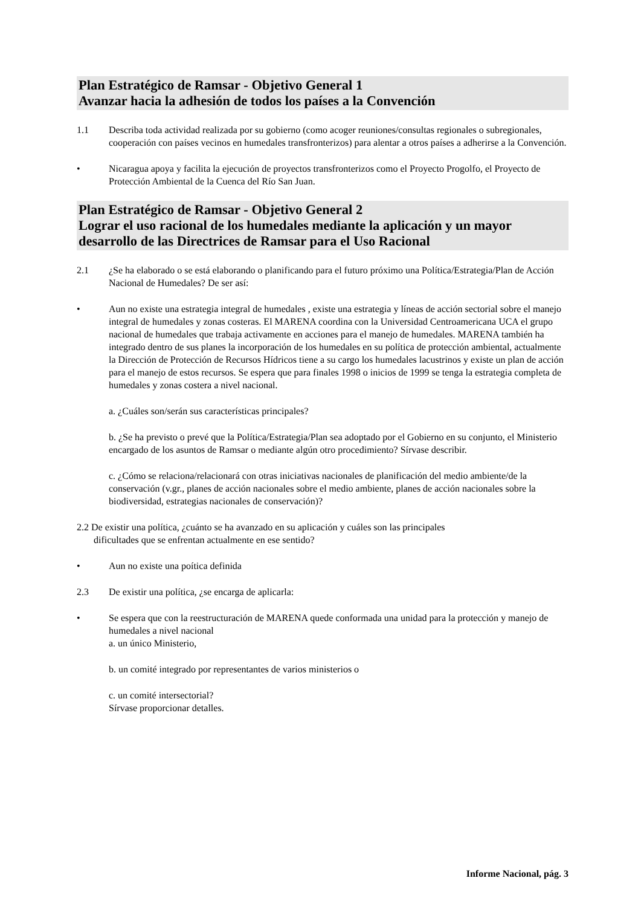Plan Estratégico de Ramsar - Objetivo General 1
Avanzar hacia la adhesión de todos los países a la Convención
1.1 Describa toda actividad realizada por su gobierno (como acoger reuniones/consultas regionales o subregionales, cooperación con países vecinos en humedales transfronterizos) para alentar a otros países a adherirse a la Convención.
• Nicaragua apoya y facilita la ejecución de proyectos transfronterizos como el Proyecto Progolfo, el Proyecto de Protección Ambiental de la Cuenca del Río San Juan.
Plan Estratégico de Ramsar - Objetivo General 2
Lograr el uso racional de los humedales mediante la aplicación y un mayor desarrollo de las Directrices de Ramsar para el Uso Racional
2.1 ¿Se ha elaborado o se está elaborando o planificando para el futuro próximo una Política/Estrategia/Plan de Acción Nacional de Humedales? De ser así:
• Aun no existe una estrategia integral de humedales , existe una estrategia y líneas de acción sectorial sobre el manejo integral de humedales y zonas costeras. El MARENA coordina con la Universidad Centroamericana UCA el grupo nacional de humedales que trabaja activamente en acciones para el manejo de humedales. MARENA también ha integrado dentro de sus planes la incorporación de los humedales en su política de protección ambiental, actualmente la Dirección de Protección de Recursos Hídricos tiene a su cargo los humedales lacustrinos y existe un plan de acción para el manejo de estos recursos. Se espera que para finales 1998 o inicios de 1999 se tenga la estrategia completa de humedales y zonas costera a nivel nacional.
a. ¿Cuáles son/serán sus características principales?
b. ¿Se ha previsto o prevé que la Política/Estrategia/Plan sea adoptado por el Gobierno en su conjunto, el Ministerio encargado de los asuntos de Ramsar o mediante algún otro procedimiento? Sírvase describir.
c. ¿Cómo se relaciona/relacionará con otras iniciativas nacionales de planificación del medio ambiente/de la conservación (v.gr., planes de acción nacionales sobre el medio ambiente, planes de acción nacionales sobre la biodiversidad, estrategias nacionales de conservación)?
2.2 De existir una política, ¿cuánto se ha avanzado en su aplicación y cuáles son las principales
dificultades que se enfrentan actualmente en ese sentido?
• Aun no existe una poítica definida
2.3 De existir una política, ¿se encarga de aplicarla:
• Se espera que con la reestructuración de MARENA quede conformada una unidad para la protección y manejo de humedales a nivel nacional
a. un único Ministerio,
b. un comité integrado por representantes de varios ministerios o
c. un comité intersectorial?
Sírvase proporcionar detalles.
Informe Nacional, pág. 3